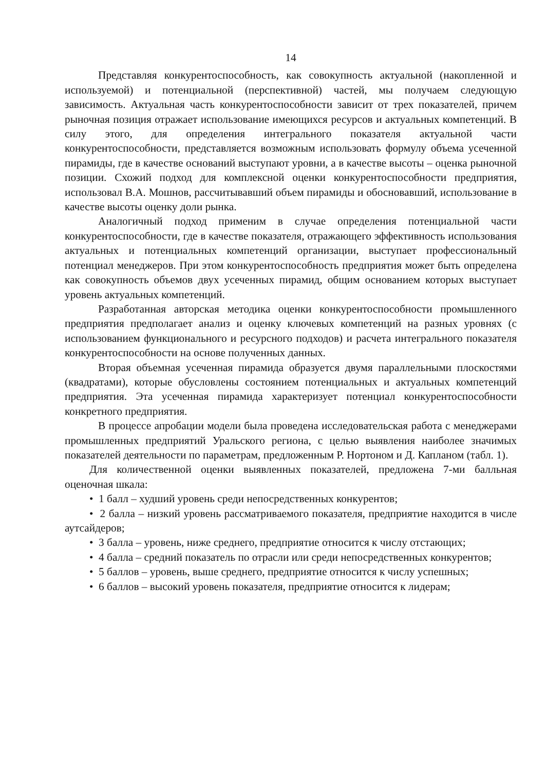14
Представляя конкурентоспособность, как совокупность актуальной (накопленной и используемой) и потенциальной (перспективной) частей, мы получаем следующую зависимость. Актуальная часть конкурентоспособности зависит от трех показателей, причем рыночная позиция отражает использование имеющихся ресурсов и актуальных компетенций. В силу этого, для определения интегрального показателя актуальной части конкурентоспособности, представляется возможным использовать формулу объема усеченной пирамиды, где в качестве оснований выступают уровни, а в качестве высоты – оценка рыночной позиции. Схожий подход для комплексной оценки конкурентоспособности предприятия, использовал В.А. Мошнов, рассчитывавший объем пирамиды и обосновавший, использование в качестве высоты оценку доли рынка.
Аналогичный подход применим в случае определения потенциальной части конкурентоспособности, где в качестве показателя, отражающего эффективность использования актуальных и потенциальных компетенций организации, выступает профессиональный потенциал менеджеров. При этом конкурентоспособность предприятия может быть определена как совокупность объемов двух усеченных пирамид, общим основанием которых выступает уровень актуальных компетенций.
Разработанная авторская методика оценки конкурентоспособности промышленного предприятия предполагает анализ и оценку ключевых компетенций на разных уровнях (с использованием функционального и ресурсного подходов) и расчета интегрального показателя конкурентоспособности на основе полученных данных.
Вторая объемная усеченная пирамида образуется двумя параллельными плоскостями (квадратами), которые обусловлены состоянием потенциальных и актуальных компетенций предприятия. Эта усеченная пирамида характеризует потенциал конкурентоспособности конкретного предприятия.
В процессе апробации модели была проведена исследовательская работа с менеджерами промышленных предприятий Уральского региона, с целью выявления наиболее значимых показателей деятельности по параметрам, предложенным Р. Нортоном и Д. Капланом (табл. 1).
Для количественной оценки выявленных показателей, предложена 7-ми балльная оценочная шкала:
• 1 балл – худший уровень среди непосредственных конкурентов;
• 2 балла – низкий уровень рассматриваемого показателя, предприятие находится в числе аутсайдеров;
• 3 балла – уровень, ниже среднего, предприятие относится к числу отстающих;
• 4 балла – средний показатель по отрасли или среди непосредственных конкурентов;
• 5 баллов – уровень, выше среднего, предприятие относится к числу успешных;
• 6 баллов – высокий уровень показателя, предприятие относится к лидерам;